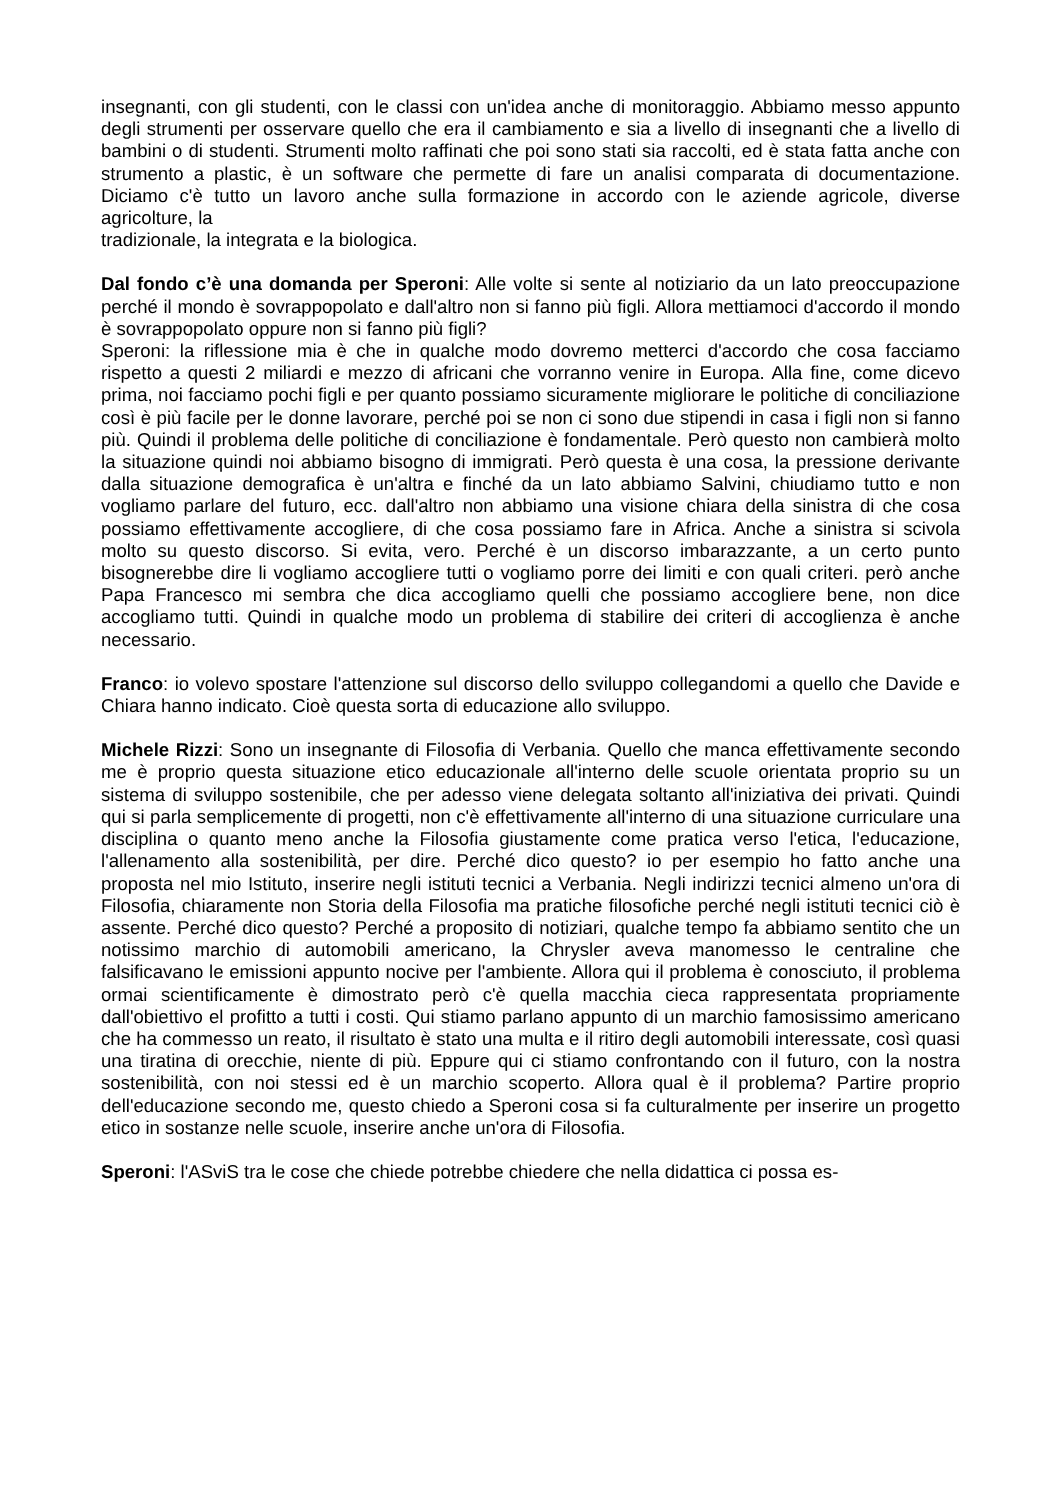insegnanti, con gli studenti, con le classi con un'idea anche di monitoraggio. Abbiamo messo appunto degli strumenti per osservare quello che era il cambiamento e sia a livello di insegnanti che a livello di bambini o di studenti. Strumenti molto raffinati che poi sono stati sia raccolti, ed è stata fatta anche con strumento a plastic, è un software che permette di fare un analisi comparata di documentazione. Diciamo c'è tutto un lavoro anche sulla formazione in accordo con le aziende agricole, diverse agricolture, la
tradizionale, la integrata e la biologica.
Dal fondo c’è una domanda per Speroni: Alle volte si sente al notiziario da un lato preoccupazione perché il mondo è sovrappopolato e dall'altro non si fanno più figli. Allora mettiamoci d'accordo il mondo è sovrappopolato oppure non si fanno più figli?
Speroni: la riflessione mia è che in qualche modo dovremo metterci d'accordo che cosa facciamo rispetto a questi 2 miliardi e mezzo di africani che vorranno venire in Europa. Alla fine, come dicevo prima, noi facciamo pochi figli e per quanto possiamo sicuramente migliorare le politiche di conciliazione così è più facile per le donne lavorare, perché poi se non ci sono due stipendi in casa i figli non si fanno più. Quindi il problema delle politiche di conciliazione è fondamentale. Però questo non cambierà molto la situazione quindi noi abbiamo bisogno di immigrati. Però questa è una cosa, la pressione derivante dalla situazione demografica è un'altra e finché da un lato abbiamo Salvini, chiudiamo tutto e non vogliamo parlare del futuro, ecc. dall'altro non abbiamo una visione chiara della sinistra di che cosa possiamo effettivamente accogliere, di che cosa possiamo fare in Africa. Anche a sinistra si scivola molto su questo discorso. Si evita, vero. Perché è un discorso imbarazzante, a un certo punto bisognerebbe dire li vogliamo accogliere tutti o vogliamo porre dei limiti e con quali criteri. però anche Papa Francesco mi sembra che dica accogliamo quelli che possiamo accogliere bene, non dice accogliamo tutti. Quindi in qualche modo un problema di stabilire dei criteri di accoglienza è anche necessario.
Franco: io volevo spostare l'attenzione sul discorso dello sviluppo collegandomi a quello che Davide e Chiara hanno indicato. Cioè questa sorta di educazione allo sviluppo.
Michele Rizzi: Sono un insegnante di Filosofia di Verbania. Quello che manca effettivamente secondo me è proprio questa situazione etico educazionale all'interno delle scuole orientata proprio su un sistema di sviluppo sostenibile, che per adesso viene delegata soltanto all'iniziativa dei privati. Quindi qui si parla semplicemente di progetti, non c'è effettivamente all'interno di una situazione curriculare una disciplina o quanto meno anche la Filosofia giustamente come pratica verso l'etica, l'educazione, l'allenamento alla sostenibilità, per dire. Perché dico questo? io per esempio ho fatto anche una proposta nel mio Istituto, inserire negli istituti tecnici a Verbania. Negli indirizzi tecnici almeno un'ora di Filosofia, chiaramente non Storia della Filosofia ma pratiche filosofiche perché negli istituti tecnici ciò è assente. Perché dico questo? Perché a proposito di notiziari, qualche tempo fa abbiamo sentito che un notissimo marchio di automobili americano, la Chrysler aveva manomesso le centraline che falsificavano le emissioni appunto nocive per l'ambiente. Allora qui il problema è conosciuto, il problema ormai scientificamente è dimostrato però c'è quella macchia cieca rappresentata propriamente dall'obiettivo el profitto a tutti i costi. Qui stiamo parlano appunto di un marchio famosissimo americano che ha commesso un reato, il risultato è stato una multa e il ritiro degli automobili interessate, così quasi una tiratina di orecchie, niente di più. Eppure qui ci stiamo confrontando con il futuro, con la nostra sostenibilità, con noi stessi ed è un marchio scoperto. Allora qual è il problema? Partire proprio dell'educazione secondo me, questo chiedo a Speroni cosa si fa culturalmente per inserire un progetto etico in sostanze nelle scuole, inserire anche un'ora di Filosofia.
Speroni: l'ASviS tra le cose che chiede potrebbe chiedere che nella didattica ci possa es-